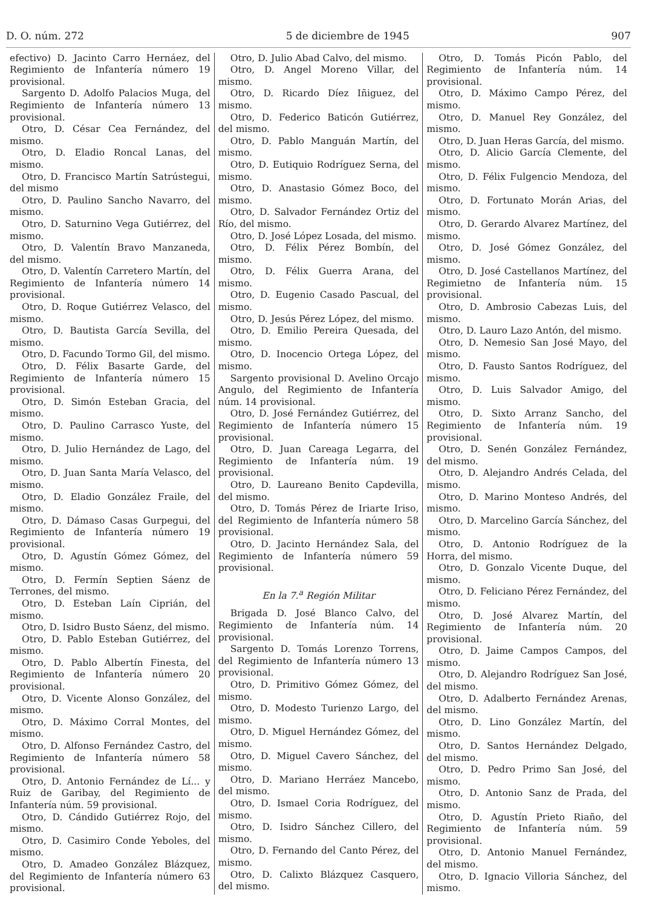D. O. núm. 272 5 de diciembre de 1945 907
efectivo) D. Jacinto Carro Hernáez, del Regimiento de Infantería número 19 provisional.
Sargento D. Adolfo Palacios Muga, del Regimiento de Infantería número 13 provisional.
Otro, D. César Cea Fernández, del mismo.
Otro, D. Eladio Roncal Lanas, del mismo.
Otro, D. Francisco Martín Satrústegui, del mismo
Otro, D. Paulino Sancho Navarro, del mismo.
Otro, D. Saturnino Vega Gutiérrez, del mismo.
Otro, D. Valentín Bravo Manzaneda, del mismo.
Otro, D. Valentín Carretero Martín, del Regimiento de Infantería número 14 provisional.
Otro, D. Roque Gutiérrez Velasco, del mismo.
Otro, D. Bautista García Sevilla, del mismo.
Otro, D. Facundo Tormo Gil, del mismo.
Otro, D. Félix Basarte Garde, del Regimiento de Infantería número 15 provisional.
Otro, D. Simón Esteban Gracia, del mismo.
Otro, D. Paulino Carrasco Yuste, del mismo.
Otro, D. Julio Hernández de Lago, del mismo.
Otro, D. Juan Santa María Velasco, del mismo.
Otro, D. Eladio González Fraile, del mismo.
Otro, D. Dámaso Casas Gurpegui, del Regimiento de Infantería número 19 provisional.
Otro, D. Agustín Gómez Gómez, del mismo.
Otro, D. Fermín Septien Sáenz de Terrones, del mismo.
Otro, D. Esteban Laín Ciprián, del mismo.
Otro, D. Isidro Busto Sáenz, del mismo.
Otro, D. Pablo Esteban Gutiérrez, del mismo.
Otro, D. Pablo Albertín Finesta, del Regimiento de Infantería número 20 provisional.
Otro, D. Vicente Alonso González, del mismo.
Otro, D. Máximo Corral Montes, del mismo.
Otro, D. Alfonso Fernández Castro, del Regimiento de Infantería número 58 provisional.
Otro, D. Antonio Fernández de Lí... y Ruiz de Garibay, del Regimiento de Infantería núm. 59 provisional.
Otro, D. Cándido Gutiérrez Rojo, del mismo.
Otro, D. Casimiro Conde Yeboles, del mismo.
Otro, D. Amadeo González Blázquez, del Regimiento de Infantería número 63 provisional.
Otro, D. Julio Abad Calvo, del mismo.
Otro, D. Angel Moreno Villar, del mismo.
Otro, D. Ricardo Díez Iñiguez, del mismo.
Otro, D. Federico Baticón Gutiérrez, del mismo.
Otro, D. Pablo Manguán Martín, del mismo.
Otro, D. Eutiquio Rodríguez Serna, del mismo.
Otro, D. Anastasio Gómez Boco, del mismo.
Otro, D. Salvador Fernández Ortiz del Río, del mismo.
Otro, D. José López Losada, del mismo.
Otro, D. Félix Pérez Bombín, del mismo.
Otro, D. Félix Guerra Arana, del mismo.
Otro, D. Eugenio Casado Pascual, del mismo.
Otro, D. Jesús Pérez López, del mismo.
Otro, D. Emilio Pereira Quesada, del mismo.
Otro, D. Inocencio Ortega López, del mismo.
Sargento provisional D. Avelino Orcajo Angulo, del Regimiento de Infantería núm. 14 provisional.
Otro, D. José Fernández Gutiérrez, del Regimiento de Infantería número 15 provisional.
Otro, D. Juan Careaga Legarra, del Regimiento de Infantería núm. 19 provisional.
Otro, D. Laureano Benito Capdevilla, del mismo.
Otro, D. Tomás Pérez de Iriarte Iriso, del Regimiento de Infantería número 58 provisional.
Otro, D. Jacinto Hernández Sala, del Regimiento de Infantería número 59 provisional.
En la 7.<sup>a</sup> Región Militar
Brigada D. José Blanco Calvo, del Regimiento de Infantería núm. 14 provisional.
Sargento D. Tomás Lorenzo Torrens, del Regimiento de Infantería número 13 provisional.
Otro, D. Primitivo Gómez Gómez, del mismo.
Otro, D. Modesto Turienzo Largo, del mismo.
Otro, D. Miguel Hernández Gómez, del mismo.
Otro, D. Miguel Cavero Sánchez, del mismo.
Otro, D. Mariano Herráez Mancebo, del mismo.
Otro, D. Ismael Coria Rodríguez, del mismo.
Otro, D. Isidro Sánchez Cillero, del mismo.
Otro, D. Fernando del Canto Pérez, del mismo.
Otro, D. Calixto Blázquez Casquero, del mismo.
Otro, D. Tomás Picón Pablo, del Regimiento de Infantería núm. 14 provisional.
Otro, D. Máximo Campo Pérez, del mismo.
Otro, D. Manuel Rey González, del mismo.
Otro, D. Juan Heras García, del mismo.
Otro, D. Alicio García Clemente, del mismo.
Otro, D. Félix Fulgencio Mendoza, del mismo.
Otro, D. Fortunato Morán Arias, del mismo.
Otro, D. Gerardo Alvarez Martínez, del mismo.
Otro, D. José Gómez González, del mismo.
Otro, D. José Castellanos Martínez, del Regimietno de Infantería núm. 15 provisional.
Otro, D. Ambrosio Cabezas Luis, del mismo.
Otro, D. Lauro Lazo Antón, del mismo.
Otro, D. Nemesio San José Mayo, del mismo.
Otro, D. Fausto Santos Rodríguez, del mismo.
Otro, D. Luis Salvador Amigo, del mismo.
Otro, D. Sixto Arranz Sancho, del Regimiento de Infantería núm. 19 provisional.
Otro, D. Senén González Fernández, del mismo.
Otro, D. Alejandro Andrés Celada, del mismo.
Otro, D. Marino Monteso Andrés, del mismo.
Otro, D. Marcelino García Sánchez, del mismo.
Otro, D. Antonio Rodríguez de la Horra, del mismo.
Otro, D. Gonzalo Vicente Duque, del mismo.
Otro, D. Feliciano Pérez Fernández, del mismo.
Otro, D. José Alvarez Martín, del Regimiento de Infantería núm. 20 provisional.
Otro, D. Jaime Campos Campos, del mismo.
Otro, D. Alejandro Rodríguez San José, del mismo.
Otro, D. Adalberto Fernández Arenas, del mismo.
Otro, D. Lino González Martín, del mismo.
Otro, D. Santos Hernández Delgado, del mismo.
Otro, D. Pedro Primo San José, del mismo.
Otro, D. Antonio Sanz de Prada, del mismo.
Otro, D. Agustín Prieto Riaño, del Regimiento de Infantería núm. 59 provisional.
Otro, D. Antonio Manuel Fernández, del mismo.
Otro, D. Ignacio Villoria Sánchez, del mismo.